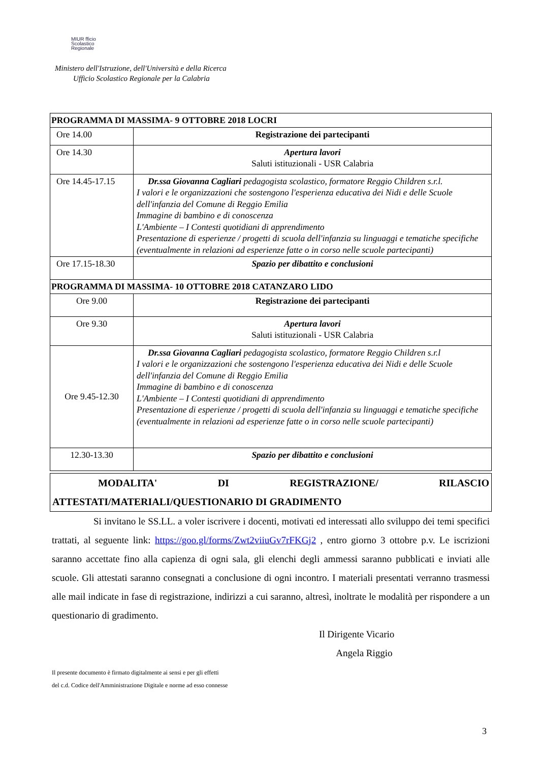MIUR fficio
Scolastico
Regionale
Ministero dell'Istruzione, dell'Università e della Ricerca
Ufficio Scolastico Regionale per la Calabria
| PROGRAMMA DI MASSIMA- 9 OTTOBRE 2018 LOCRI | |
| Ore 14.00 | Registrazione dei partecipanti |
| Ore 14.30 | Apertura lavori Saluti istituzionali - USR Calabria |
| Ore 14.45-17.15 | Dr.ssa Giovanna Cagliari pedagogista scolastico, formatore Reggio Children s.r.l. I valori e le organizzazioni che sostengono l'esperienza educativa dei Nidi e delle Scuole dell'infanzia del Comune di Reggio Emilia Immagine di bambino e di conoscenza L'Ambiente – I Contesti quotidiani di apprendimento Presentazione di esperienze / progetti di scuola dell'infanzia su linguaggi e tematiche specifiche (eventualmente in relazioni ad esperienze fatte o in corso nelle scuole partecipanti) |
| Ore 17.15-18.30 | Spazio per dibattito e conclusioni |
| PROGRAMMA DI MASSIMA- 10 OTTOBRE 2018 CATANZARO LIDO | |
| Ore 9.00 | Registrazione dei partecipanti |
| Ore 9.30 | Apertura lavori Saluti istituzionali - USR Calabria |
| Ore 9.45-12.30 | Dr.ssa Giovanna Cagliari pedagogista scolastico, formatore Reggio Children s.r.l I valori e le organizzazioni che sostengono l'esperienza educativa dei Nidi e delle Scuole dell'infanzia del Comune di Reggio Emilia Immagine di bambino e di conoscenza L'Ambiente – I Contesti quotidiani di apprendimento Presentazione di esperienze / progetti di scuola dell'infanzia su linguaggi e tematiche specifiche (eventualmente in relazioni ad esperienze fatte o in corso nelle scuole partecipanti) |
| 12.30-13.30 | Spazio per dibattito e conclusioni |
MODALITA' DI REGISTRAZIONE/ RILASCIO
ATTESTATI/MATERIALI/QUESTIONARIO DI GRADIMENTO
Si invitano le SS.LL. a voler iscrivere i docenti, motivati ed interessati allo sviluppo dei temi specifici trattati, al seguente link: https://goo.gl/forms/Zwt2viiuGv7rFKGj2 , entro giorno 3 ottobre p.v. Le iscrizioni saranno accettate fino alla capienza di ogni sala, gli elenchi degli ammessi saranno pubblicati e inviati alle scuole. Gli attestati saranno consegnati a conclusione di ogni incontro. I materiali presentati verranno trasmessi alle mail indicate in fase di registrazione, indirizzi a cui saranno, altresì, inoltrate le modalità per rispondere a un questionario di gradimento.
Il Dirigente Vicario
Angela Riggio
Il presente documento è firmato digitalmente ai sensi e per gli effetti
del c.d. Codice dell'Amministrazione Digitale e norme ad esso connesse
3